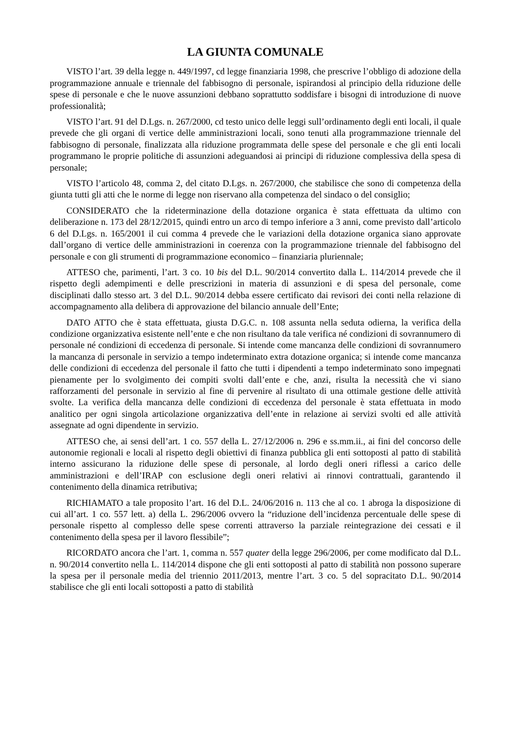LA GIUNTA COMUNALE
VISTO l’art. 39 della legge n. 449/1997, cd legge finanziaria 1998, che prescrive l’obbligo di adozione della programmazione annuale e triennale del fabbisogno di personale, ispirandosi al principio della riduzione delle spese di personale e che le nuove assunzioni debbano soprattutto soddisfare i bisogni di introduzione di nuove professionalità;
VISTO l’art. 91 del D.Lgs. n. 267/2000, cd testo unico delle leggi sull’ordinamento degli enti locali, il quale prevede che gli organi di vertice delle amministrazioni locali, sono tenuti alla programmazione triennale del fabbisogno di personale, finalizzata alla riduzione programmata delle spese del personale e che gli enti locali programmano le proprie politiche di assunzioni adeguandosi ai principi di riduzione complessiva della spesa di personale;
VISTO l’articolo 48, comma 2, del citato D.Lgs. n. 267/2000, che stabilisce che sono di competenza della giunta tutti gli atti che le norme di legge non riservano alla competenza del sindaco o del consiglio;
CONSIDERATO che la rideterminazione della dotazione organica è stata effettuata da ultimo con deliberazione n. 173 del 28/12/2015, quindi entro un arco di tempo inferiore a 3 anni, come previsto dall’articolo 6 del D.Lgs. n. 165/2001 il cui comma 4 prevede che le variazioni della dotazione organica siano approvate dall’organo di vertice delle amministrazioni in coerenza con la programmazione triennale del fabbisogno del personale e con gli strumenti di programmazione economico – finanziaria pluriennale;
ATTESO che, parimenti, l’art. 3 co. 10 bis del D.L. 90/2014 convertito dalla L. 114/2014 prevede che il rispetto degli adempimenti e delle prescrizioni in materia di assunzioni e di spesa del personale, come disciplinati dallo stesso art. 3 del D.L. 90/2014 debba essere certificato dai revisori dei conti nella relazione di accompagnamento alla delibera di approvazione del bilancio annuale dell’Ente;
DATO ATTO che è stata effettuata, giusta D.G.C. n. 108 assunta nella seduta odierna, la verifica della condizione organizzativa esistente nell’ente e che non risultano da tale verifica né condizioni di sovrannumero di personale né condizioni di eccedenza di personale. Si intende come mancanza delle condizioni di sovrannumero la mancanza di personale in servizio a tempo indeterminato extra dotazione organica; si intende come mancanza delle condizioni di eccedenza del personale il fatto che tutti i dipendenti a tempo indeterminato sono impegnati pienamente per lo svolgimento dei compiti svolti dall’ente e che, anzi, risulta la necessità che vi siano rafforzamenti del personale in servizio al fine di pervenire al risultato di una ottimale gestione delle attività svolte. La verifica della mancanza delle condizioni di eccedenza del personale è stata effettuata in modo analitico per ogni singola articolazione organizzativa dell’ente in relazione ai servizi svolti ed alle attività assegnate ad ogni dipendente in servizio.
ATTESO che, ai sensi dell’art. 1 co. 557 della L. 27/12/2006 n. 296 e ss.mm.ii., ai fini del concorso delle autonomie regionali e locali al rispetto degli obiettivi di finanza pubblica gli enti sottoposti al patto di stabilità interno assicurano la riduzione delle spese di personale, al lordo degli oneri riflessi a carico delle amministrazioni e dell’IRAP con esclusione degli oneri relativi ai rinnovi contrattuali, garantendo il contenimento della dinamica retributiva;
RICHIAMATO a tale proposito l’art. 16 del D.L. 24/06/2016 n. 113 che al co. 1 abroga la disposizione di cui all’art. 1 co. 557 lett. a) della L. 296/2006 ovvero la “riduzione dell’incidenza percentuale delle spese di personale rispetto al complesso delle spese correnti attraverso la parziale reintegrazione dei cessati e il contenimento della spesa per il lavoro flessibile”;
RICORDATO ancora che l’art. 1, comma n. 557 quater della legge 296/2006, per come modificato dal D.L. n. 90/2014 convertito nella L. 114/2014 dispone che gli enti sottoposti al patto di stabilità non possono superare la spesa per il personale media del triennio 2011/2013, mentre l’art. 3 co. 5 del sopracitato D.L. 90/2014 stabilisce che gli enti locali sottoposti a patto di stabilità